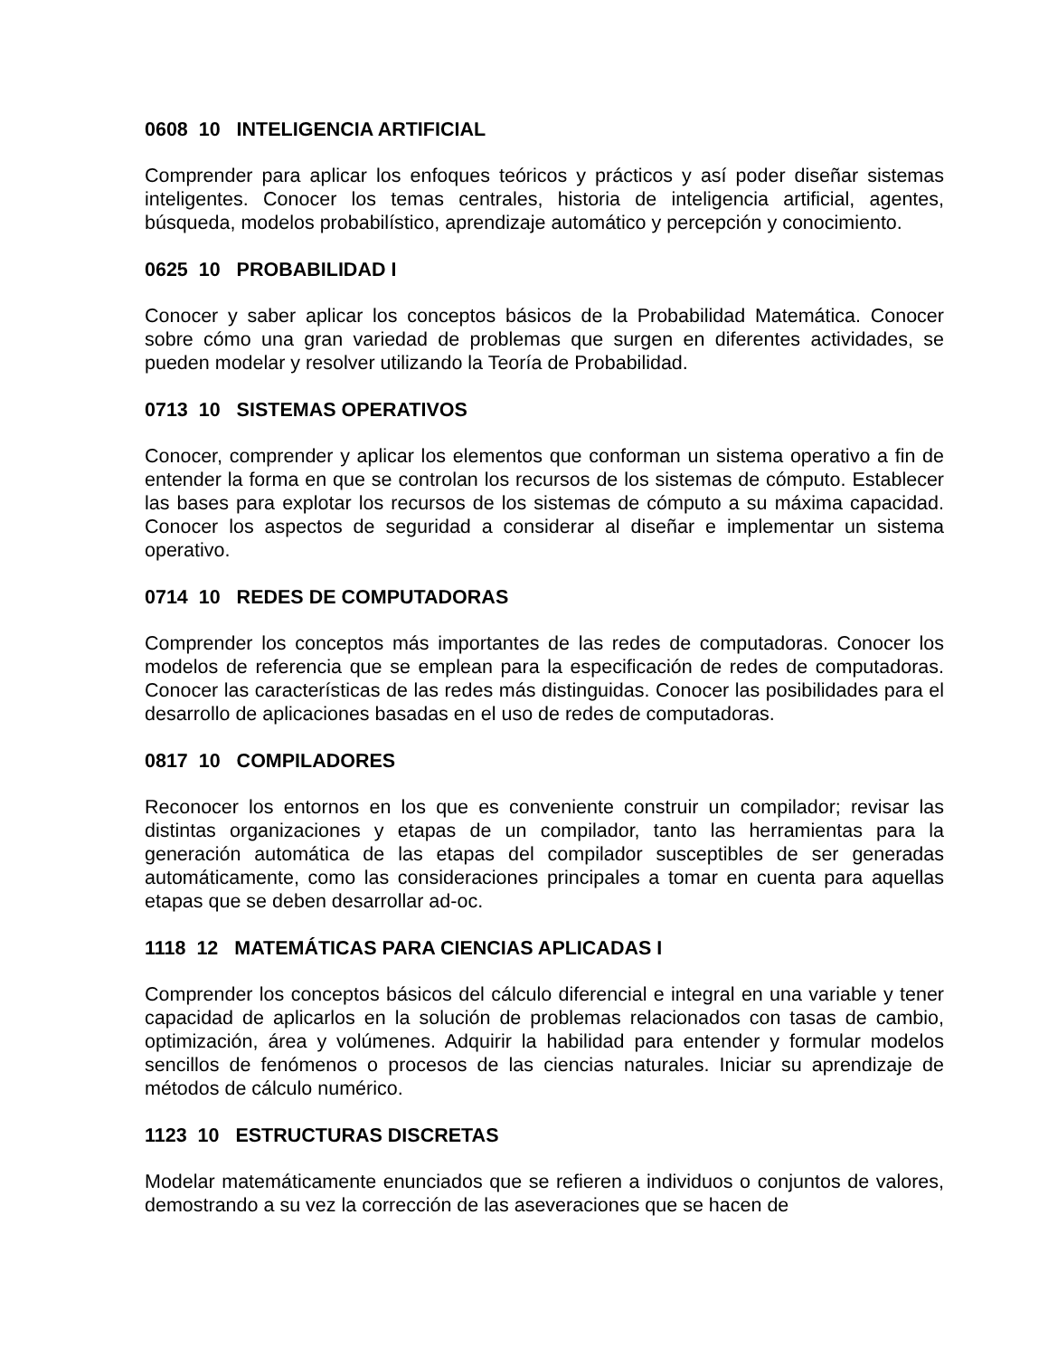0608 10 INTELIGENCIA ARTIFICIAL
Comprender para aplicar los enfoques teóricos y prácticos y así poder diseñar sistemas inteligentes. Conocer los temas centrales, historia de inteligencia artificial, agentes, búsqueda, modelos probabilístico, aprendizaje automático y percepción y conocimiento.
0625 10 PROBABILIDAD I
Conocer y saber aplicar los conceptos básicos de la Probabilidad Matemática. Conocer sobre cómo una gran variedad de problemas que surgen en diferentes actividades, se pueden modelar y resolver utilizando la Teoría de Probabilidad.
0713 10 SISTEMAS OPERATIVOS
Conocer, comprender y aplicar los elementos que conforman un sistema operativo a fin de entender la forma en que se controlan los recursos de los sistemas de cómputo. Establecer las bases para explotar los recursos de los sistemas de cómputo a su máxima capacidad. Conocer los aspectos de seguridad a considerar al diseñar e implementar un sistema operativo.
0714 10 REDES DE COMPUTADORAS
Comprender los conceptos más importantes de las redes de computadoras. Conocer los modelos de referencia que se emplean para la especificación de redes de computadoras. Conocer las características de las redes más distinguidas. Conocer las posibilidades para el desarrollo de aplicaciones basadas en el uso de redes de computadoras.
0817 10 COMPILADORES
Reconocer los entornos en los que es conveniente construir un compilador; revisar las distintas organizaciones y etapas de un compilador, tanto las herramientas para la generación automática de las etapas del compilador susceptibles de ser generadas automáticamente, como las consideraciones principales a tomar en cuenta para aquellas etapas que se deben desarrollar ad-oc.
1118 12 MATEMÁTICAS PARA CIENCIAS APLICADAS I
Comprender los conceptos básicos del cálculo diferencial e integral en una variable y tener capacidad de aplicarlos en la solución de problemas relacionados con tasas de cambio, optimización, área y volúmenes. Adquirir la habilidad para entender y formular modelos sencillos de fenómenos o procesos de las ciencias naturales. Iniciar su aprendizaje de métodos de cálculo numérico.
1123 10 ESTRUCTURAS DISCRETAS
Modelar matemáticamente enunciados que se refieren a individuos o conjuntos de valores, demostrando a su vez la corrección de las aseveraciones que se hacen de